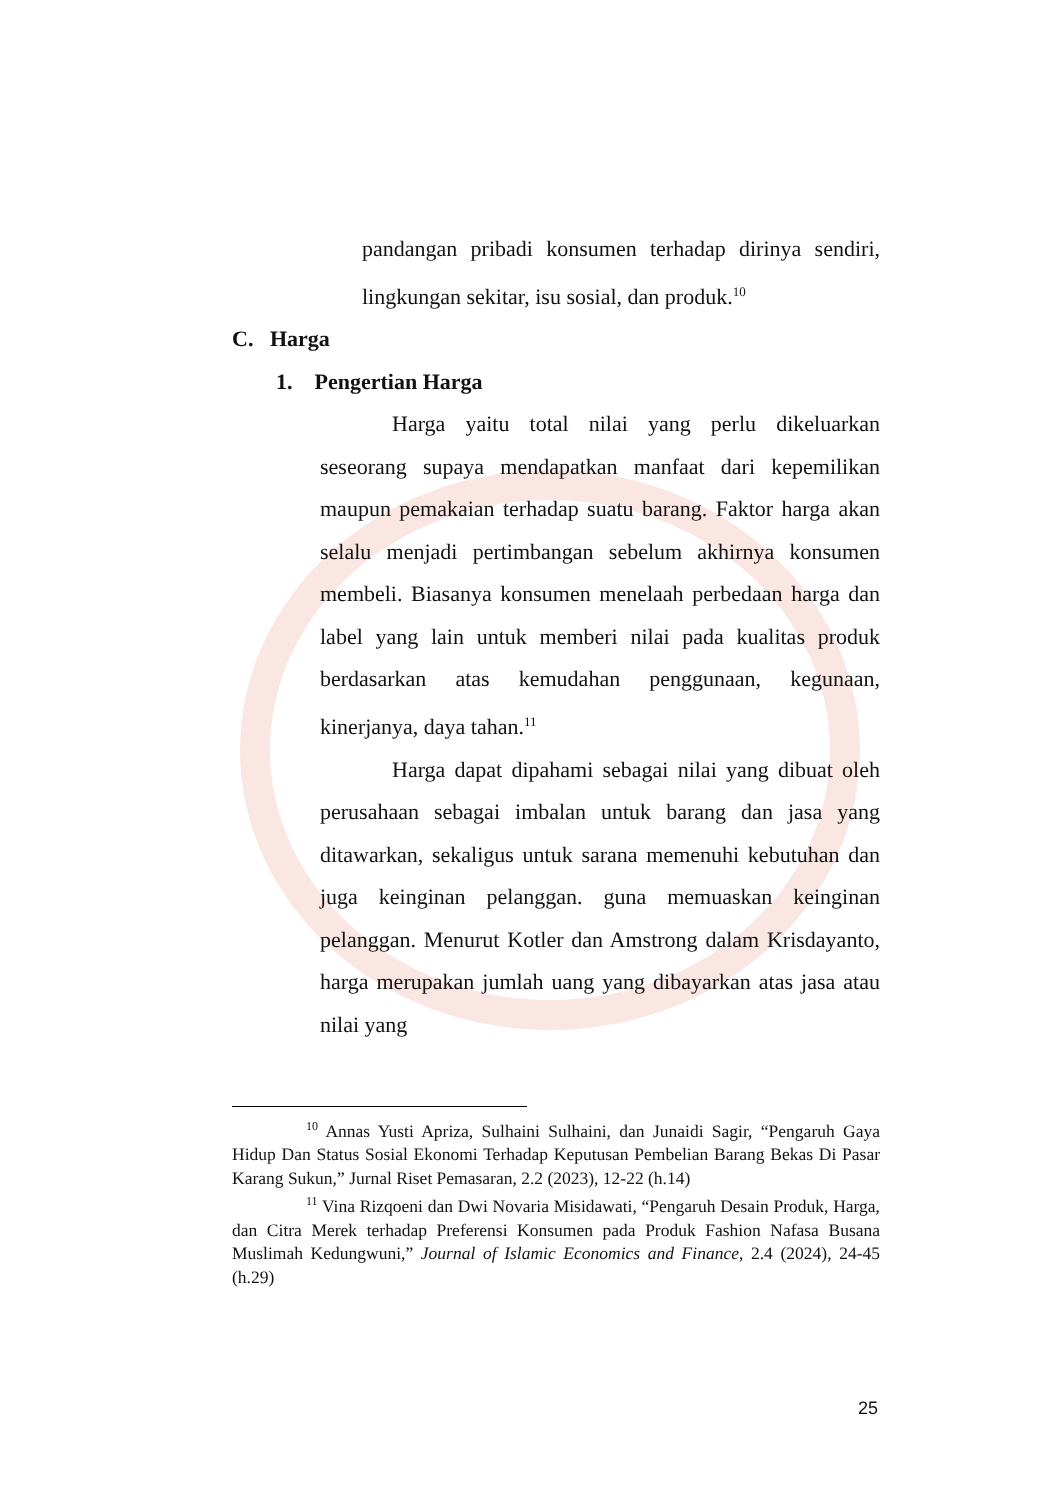pandangan pribadi konsumen terhadap dirinya sendiri, lingkungan sekitar, isu sosial, dan produk.<sup>10</sup>
C. Harga
1. Pengertian Harga
Harga yaitu total nilai yang perlu dikeluarkan seseorang supaya mendapatkan manfaat dari kepemilikan maupun pemakaian terhadap suatu barang. Faktor harga akan selalu menjadi pertimbangan sebelum akhirnya konsumen membeli. Biasanya konsumen menelaah perbedaan harga dan label yang lain untuk memberi nilai pada kualitas produk berdasarkan atas kemudahan penggunaan, kegunaan, kinerjanya, daya tahan.<sup>11</sup>
Harga dapat dipahami sebagai nilai yang dibuat oleh perusahaan sebagai imbalan untuk barang dan jasa yang ditawarkan, sekaligus untuk sarana memenuhi kebutuhan dan juga keinginan pelanggan. guna memuaskan keinginan pelanggan. Menurut Kotler dan Amstrong dalam Krisdayanto, harga merupakan jumlah uang yang dibayarkan atas jasa atau nilai yang
<sup>10</sup> Annas Yusti Apriza, Sulhaini Sulhaini, dan Junaidi Sagir, “Pengaruh Gaya Hidup Dan Status Sosial Ekonomi Terhadap Keputusan Pembelian Barang Bekas Di Pasar Karang Sukun,” Jurnal Riset Pemasaran, 2.2 (2023), 12-22 (h.14)
<sup>11</sup> Vina Rizqoeni dan Dwi Novaria Misidawati, “Pengaruh Desain Produk, Harga, dan Citra Merek terhadap Preferensi Konsumen pada Produk Fashion Nafasa Busana Muslimah Kedungwuni,” Journal of Islamic Economics and Finance, 2.4 (2024), 24-45 (h.29)
25